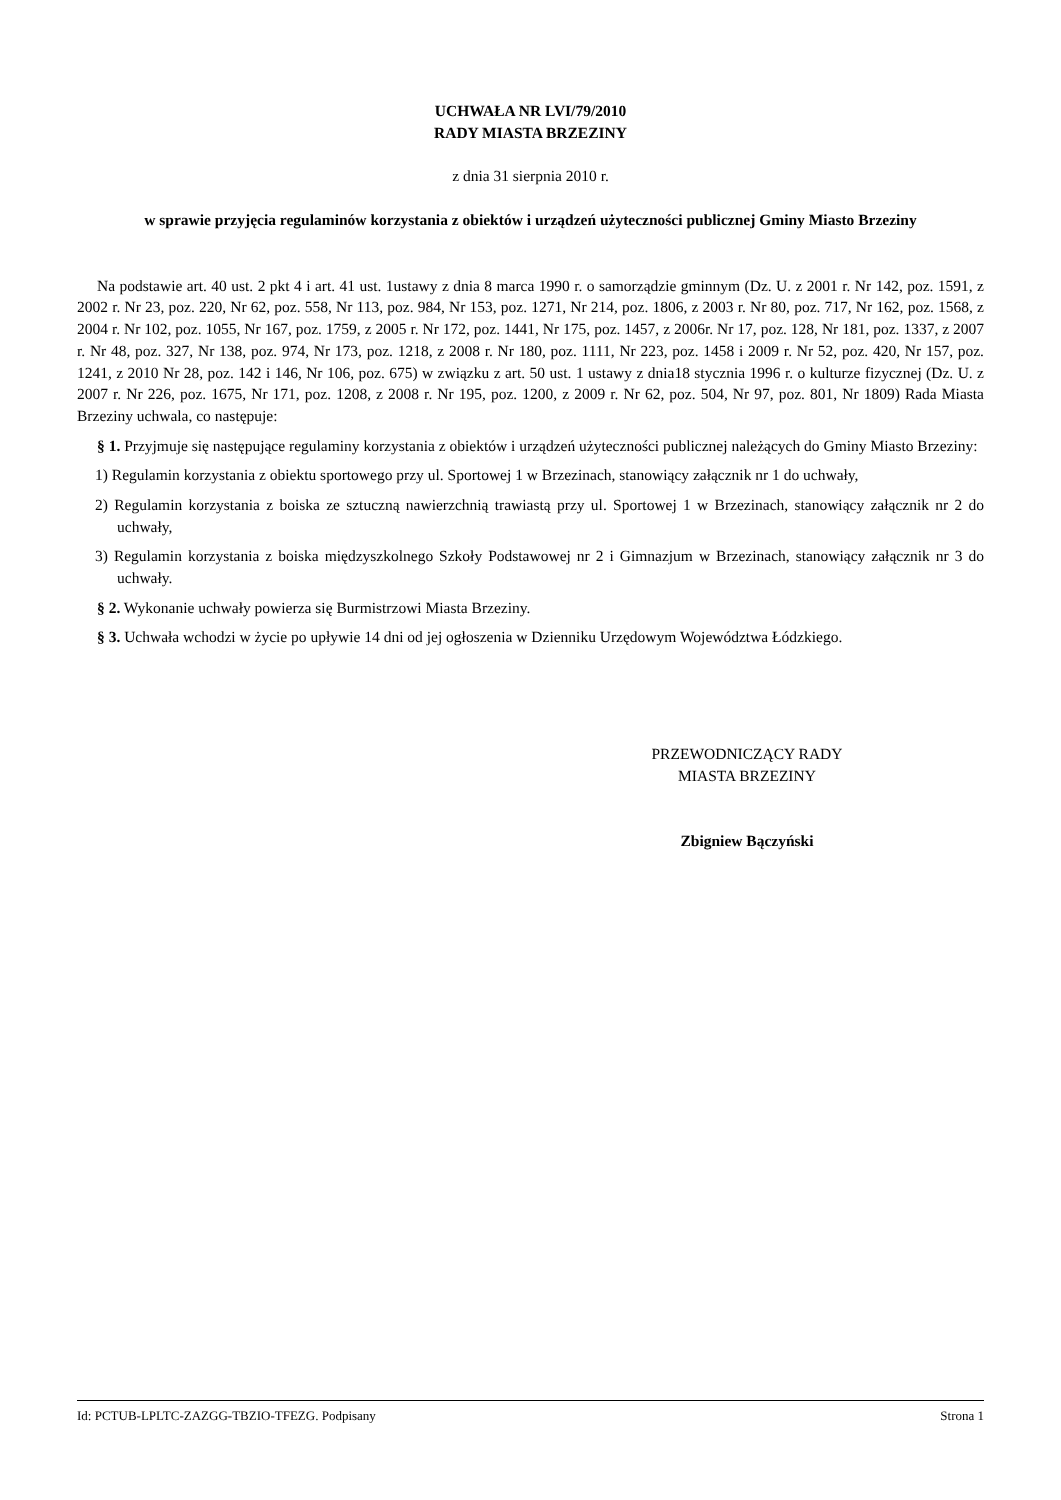UCHWAŁA NR LVI/79/2010
RADY MIASTA BRZEZINY
z dnia 31 sierpnia 2010 r.
w sprawie przyjęcia regulaminów korzystania z obiektów i urządzeń użyteczności publicznej Gminy Miasto Brzeziny
Na podstawie art. 40 ust. 2 pkt 4 i art. 41 ust. 1ustawy z dnia 8 marca 1990 r. o samorządzie gminnym (Dz. U. z 2001 r. Nr 142, poz. 1591, z 2002 r. Nr 23, poz. 220, Nr 62, poz. 558, Nr 113, poz. 984, Nr 153, poz. 1271, Nr 214, poz. 1806, z 2003 r. Nr 80, poz. 717, Nr 162, poz. 1568, z 2004 r. Nr 102, poz. 1055, Nr 167, poz. 1759, z 2005 r. Nr 172, poz. 1441, Nr 175, poz. 1457, z 2006r. Nr 17, poz. 128, Nr 181, poz. 1337, z 2007 r. Nr 48, poz. 327, Nr 138, poz. 974, Nr 173, poz. 1218, z 2008 r. Nr 180, poz. 1111, Nr 223, poz. 1458 i 2009 r. Nr 52, poz. 420, Nr 157, poz. 1241, z 2010 Nr 28, poz. 142 i 146, Nr 106, poz. 675) w związku z art. 50 ust. 1 ustawy z dnia18 stycznia 1996 r. o kulturze fizycznej (Dz. U. z 2007 r. Nr 226, poz. 1675, Nr 171, poz. 1208, z 2008 r. Nr 195, poz. 1200, z 2009 r. Nr 62, poz. 504, Nr 97, poz. 801, Nr 1809) Rada Miasta Brzeziny uchwala, co następuje:
§ 1. Przyjmuje się następujące regulaminy korzystania z obiektów i urządzeń użyteczności publicznej należących do Gminy Miasto Brzeziny:
1) Regulamin korzystania z obiektu sportowego przy ul. Sportowej 1 w Brzezinach, stanowiący załącznik nr 1 do uchwały,
2) Regulamin korzystania z boiska ze sztuczną nawierzchnią trawiastą przy ul. Sportowej 1 w Brzezinach, stanowiący załącznik nr 2 do uchwały,
3) Regulamin korzystania z boiska międzyszkolnego Szkoły Podstawowej nr 2 i Gimnazjum w Brzezinach, stanowiący załącznik nr 3 do uchwały.
§ 2. Wykonanie uchwały powierza się Burmistrzowi Miasta Brzeziny.
§ 3. Uchwała wchodzi w życie po upływie 14 dni od jej ogłoszenia w Dzienniku Urzędowym Województwa Łódzkiego.
PRZEWODNICZĄCY RADY
MIASTA BRZEZINY
Zbigniew Bączyński
Id: PCTUB-LPLTC-ZAZGG-TBZIO-TFEZG. Podpisany Strona 1